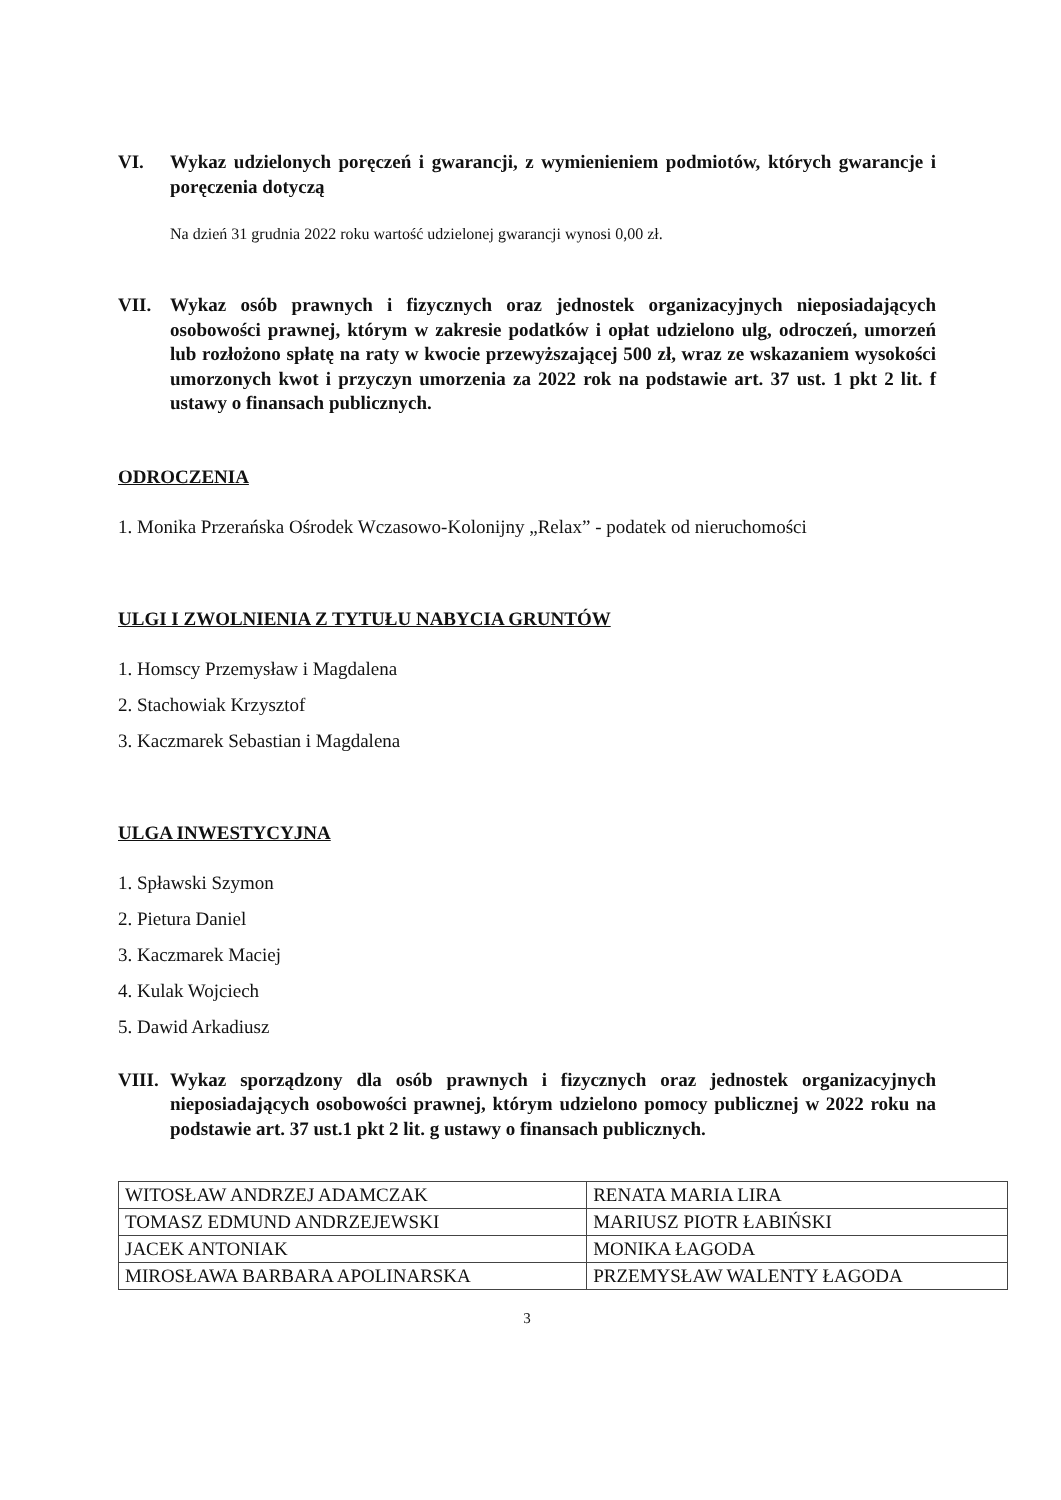VI. Wykaz udzielonych poręczeń i gwarancji, z wymienieniem podmiotów, których gwarancje i poręczenia dotyczą
Na dzień 31 grudnia 2022 roku wartość udzielonej gwarancji wynosi 0,00 zł.
VII. Wykaz osób prawnych i fizycznych oraz jednostek organizacyjnych nieposiadających osobowości prawnej, którym w zakresie podatków i opłat udzielono ulg, odroczeń, umorzeń lub rozłożono spłatę na raty w kwocie przewyższającej 500 zł, wraz ze wskazaniem wysokości umorzonych kwot i przyczyn umorzenia za 2022 rok na podstawie art. 37 ust. 1 pkt 2 lit. f ustawy o finansach publicznych.
ODROCZENIA
1. Monika Przerańska Ośrodek Wczasowo-Kolonijny „Relax” - podatek od nieruchomości
ULGI I ZWOLNIENIA Z TYTUŁU NABYCIA GRUNTÓW
1. Homscy Przemysław i Magdalena
2. Stachowiak Krzysztof
3. Kaczmarek Sebastian i Magdalena
ULGA INWESTYCYJNA
1. Spławski Szymon
2. Pietura Daniel
3. Kaczmarek Maciej
4. Kulak Wojciech
5. Dawid Arkadiusz
VIII. Wykaz sporządzony dla osób prawnych i fizycznych oraz jednostek organizacyjnych nieposiadających osobowości prawnej, którym udzielono pomocy publicznej w 2022 roku na podstawie art. 37 ust.1 pkt 2 lit. g ustawy o finansach publicznych.
| WITOSŁAW ANDRZEJ ADAMCZAK | RENATA MARIA LIRA |
| TOMASZ EDMUND ANDRZEJEWSKI | MARIUSZ PIOTR ŁABIŃSKI |
| JACEK ANTONIAK | MONIKA ŁAGODA |
| MIROSŁAWA BARBARA APOLINARSKA | PRZEMYSŁAW WALENTY ŁAGODA |
3